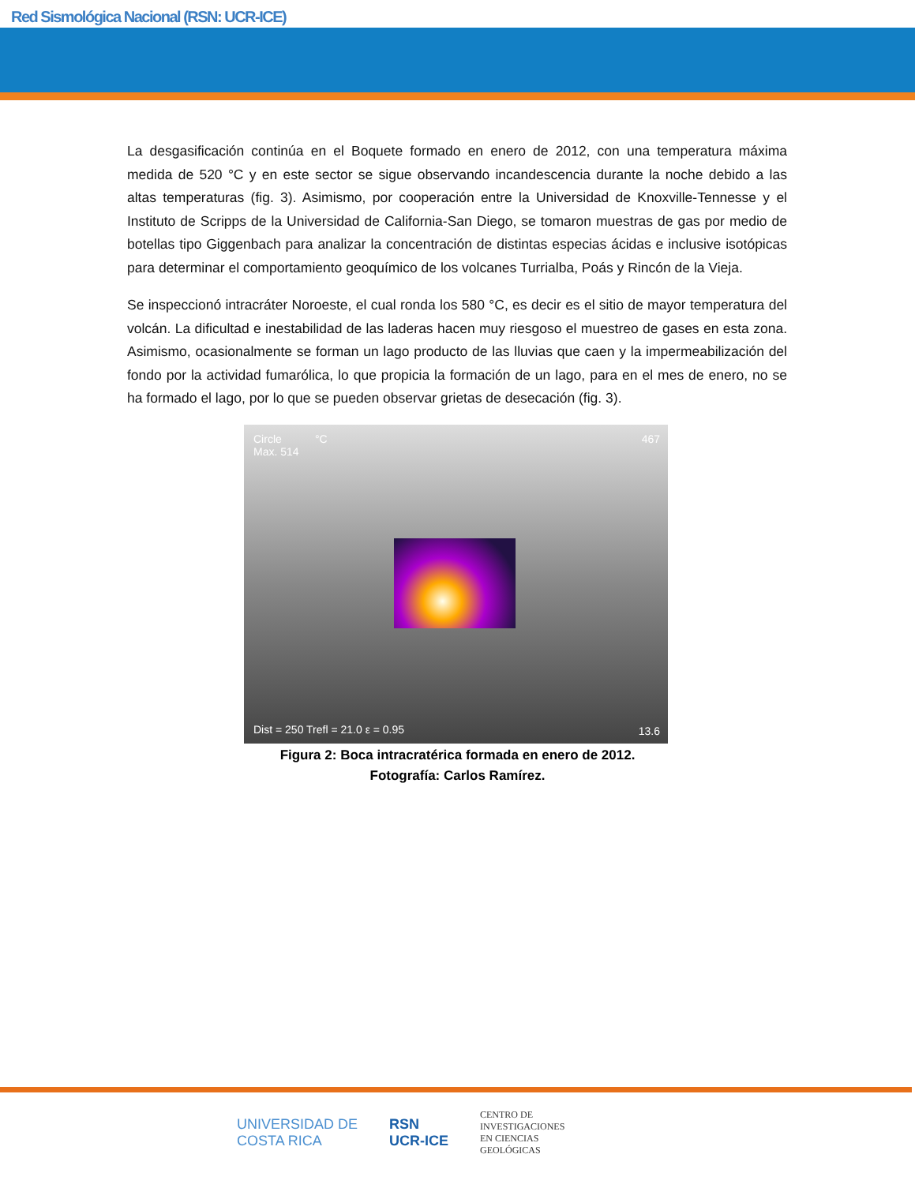Red Sismológica Nacional (RSN: UCR-ICE)
La desgasificación continúa en el Boquete formado en enero de 2012, con una temperatura máxima medida de 520 °C y en este sector se sigue observando incandescencia durante la noche debido a las altas temperaturas (fig. 3). Asimismo, por cooperación entre la Universidad de Knoxville-Tennesse y el Instituto de Scripps de la Universidad de California-San Diego, se tomaron muestras de gas por medio de botellas tipo Giggenbach para analizar la concentración de distintas especias ácidas e inclusive isotópicas para determinar el comportamiento geoquímico de los volcanes Turrialba, Poás y Rincón de la Vieja.
Se inspeccionó intracráter Noroeste, el cual ronda los 580 °C, es decir es el sitio de mayor temperatura del volcán. La dificultad e inestabilidad de las laderas hacen muy riesgoso el muestreo de gases en esta zona. Asimismo, ocasionalmente se forman un lago producto de las lluvias que caen y la impermeabilización del fondo por la actividad fumarólica, lo que propicia la formación de un lago, para en el mes de enero, no se ha formado el lago, por lo que se pueden observar grietas de desecación (fig. 3).
Circle
Max. 514
°C 467
Dist = 250 Trefl = 21.0 ε = 0.95 13.6
Figura 2: Boca intracratérica formada en enero de 2012.
Fotografía: Carlos Ramírez.
UNIVERSIDAD DE
COSTA RICA
RSN
UCR-ICE
CENTRO DE
INVESTIGACIONES
EN CIENCIAS
GEOLÓGICAS